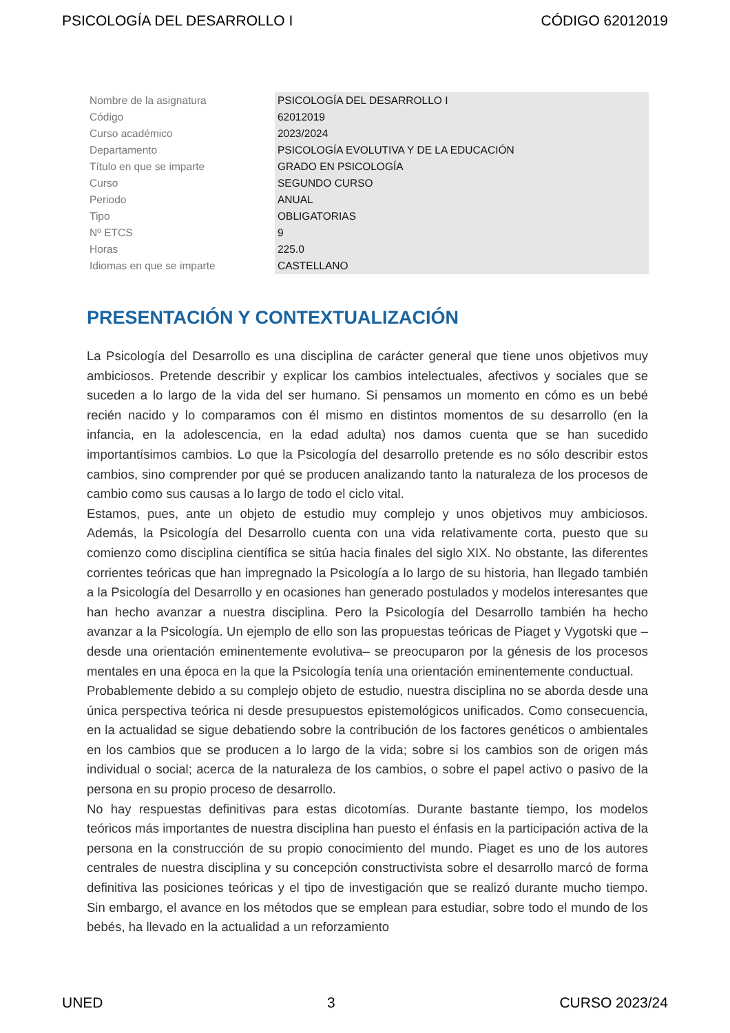PSICOLOGÍA DEL DESARROLLO I CÓDIGO 62012019
| Nombre de la asignatura | PSICOLOGÍA DEL DESARROLLO I |
| Código | 62012019 |
| Curso académico | 2023/2024 |
| Departamento | PSICOLOGÍA EVOLUTIVA Y DE LA EDUCACIÓN |
| Título en que se imparte | GRADO EN PSICOLOGÍA |
| Curso | SEGUNDO CURSO |
| Periodo | ANUAL |
| Tipo | OBLIGATORIAS |
| Nº ETCS | 9 |
| Horas | 225.0 |
| Idiomas en que se imparte | CASTELLANO |
PRESENTACIÓN Y CONTEXTUALIZACIÓN
La Psicología del Desarrollo es una disciplina de carácter general que tiene unos objetivos muy ambiciosos. Pretende describir y explicar los cambios intelectuales, afectivos y sociales que se suceden a lo largo de la vida del ser humano. Si pensamos un momento en cómo es un bebé recién nacido y lo comparamos con él mismo en distintos momentos de su desarrollo (en la infancia, en la adolescencia, en la edad adulta) nos damos cuenta que se han sucedido importantísimos cambios. Lo que la Psicología del desarrollo pretende es no sólo describir estos cambios, sino comprender por qué se producen analizando tanto la naturaleza de los procesos de cambio como sus causas a lo largo de todo el ciclo vital.
Estamos, pues, ante un objeto de estudio muy complejo y unos objetivos muy ambiciosos. Además, la Psicología del Desarrollo cuenta con una vida relativamente corta, puesto que su comienzo como disciplina científica se sitúa hacia finales del siglo XIX. No obstante, las diferentes corrientes teóricas que han impregnado la Psicología a lo largo de su historia, han llegado también a la Psicología del Desarrollo y en ocasiones han generado postulados y modelos interesantes que han hecho avanzar a nuestra disciplina. Pero la Psicología del Desarrollo también ha hecho avanzar a la Psicología. Un ejemplo de ello son las propuestas teóricas de Piaget y Vygotski que –desde una orientación eminentemente evolutiva– se preocuparon por la génesis de los procesos mentales en una época en la que la Psicología tenía una orientación eminentemente conductual.
Probablemente debido a su complejo objeto de estudio, nuestra disciplina no se aborda desde una única perspectiva teórica ni desde presupuestos epistemológicos unificados. Como consecuencia, en la actualidad se sigue debatiendo sobre la contribución de los factores genéticos o ambientales en los cambios que se producen a lo largo de la vida; sobre si los cambios son de origen más individual o social; acerca de la naturaleza de los cambios, o sobre el papel activo o pasivo de la persona en su propio proceso de desarrollo.
No hay respuestas definitivas para estas dicotomías. Durante bastante tiempo, los modelos teóricos más importantes de nuestra disciplina han puesto el énfasis en la participación activa de la persona en la construcción de su propio conocimiento del mundo. Piaget es uno de los autores centrales de nuestra disciplina y su concepción constructivista sobre el desarrollo marcó de forma definitiva las posiciones teóricas y el tipo de investigación que se realizó durante mucho tiempo. Sin embargo, el avance en los métodos que se emplean para estudiar, sobre todo el mundo de los bebés, ha llevado en la actualidad a un reforzamiento
UNED 3 CURSO 2023/24